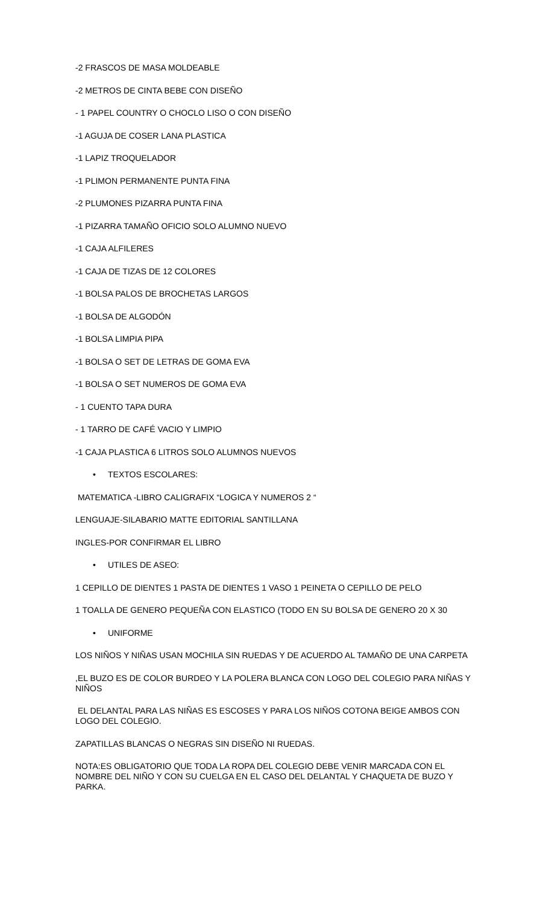-2 FRASCOS DE MASA MOLDEABLE
-2 METROS DE CINTA BEBE CON DISEÑO
- 1 PAPEL COUNTRY O CHOCLO LISO O CON DISEÑO
-1 AGUJA DE COSER LANA PLASTICA
-1 LAPIZ TROQUELADOR
-1 PLIMON PERMANENTE PUNTA FINA
-2 PLUMONES PIZARRA PUNTA FINA
-1 PIZARRA TAMAÑO OFICIO SOLO ALUMNO NUEVO
-1 CAJA ALFILERES
-1 CAJA DE TIZAS DE 12 COLORES
-1 BOLSA PALOS DE BROCHETAS LARGOS
-1 BOLSA DE ALGODÓN
-1 BOLSA LIMPIA PIPA
-1 BOLSA O SET DE LETRAS DE GOMA EVA
-1 BOLSA O SET NUMEROS DE GOMA EVA
- 1 CUENTO TAPA DURA
- 1 TARRO DE CAFÉ VACIO Y LIMPIO
-1 CAJA PLASTICA 6 LITROS SOLO ALUMNOS NUEVOS
• TEXTOS ESCOLARES:
MATEMATICA -LIBRO CALIGRAFIX “LOGICA Y NUMEROS 2 “
LENGUAJE-SILABARIO MATTE EDITORIAL SANTILLANA
INGLES-POR CONFIRMAR EL LIBRO
• UTILES DE ASEO:
1 CEPILLO DE DIENTES 1 PASTA DE DIENTES 1 VASO 1 PEINETA O CEPILLO DE PELO
1 TOALLA DE GENERO PEQUEÑA CON ELASTICO (TODO EN SU BOLSA DE GENERO 20 X 30
• UNIFORME
LOS NIÑOS Y NIÑAS USAN MOCHILA SIN RUEDAS Y DE ACUERDO AL TAMAÑO DE UNA CARPETA
,EL BUZO ES DE COLOR BURDEO Y LA POLERA BLANCA CON LOGO DEL COLEGIO PARA NIÑAS Y NIÑOS
EL DELANTAL PARA LAS NIÑAS ES ESCOSES Y PARA LOS NIÑOS COTONA BEIGE AMBOS CON LOGO DEL COLEGIO.
ZAPATILLAS BLANCAS O NEGRAS SIN DISEÑO NI RUEDAS.
NOTA:ES OBLIGATORIO QUE TODA LA ROPA DEL COLEGIO DEBE VENIR MARCADA CON EL NOMBRE DEL NIÑO Y CON SU CUELGA EN EL CASO DEL DELANTAL Y CHAQUETA DE BUZO Y PARKA.